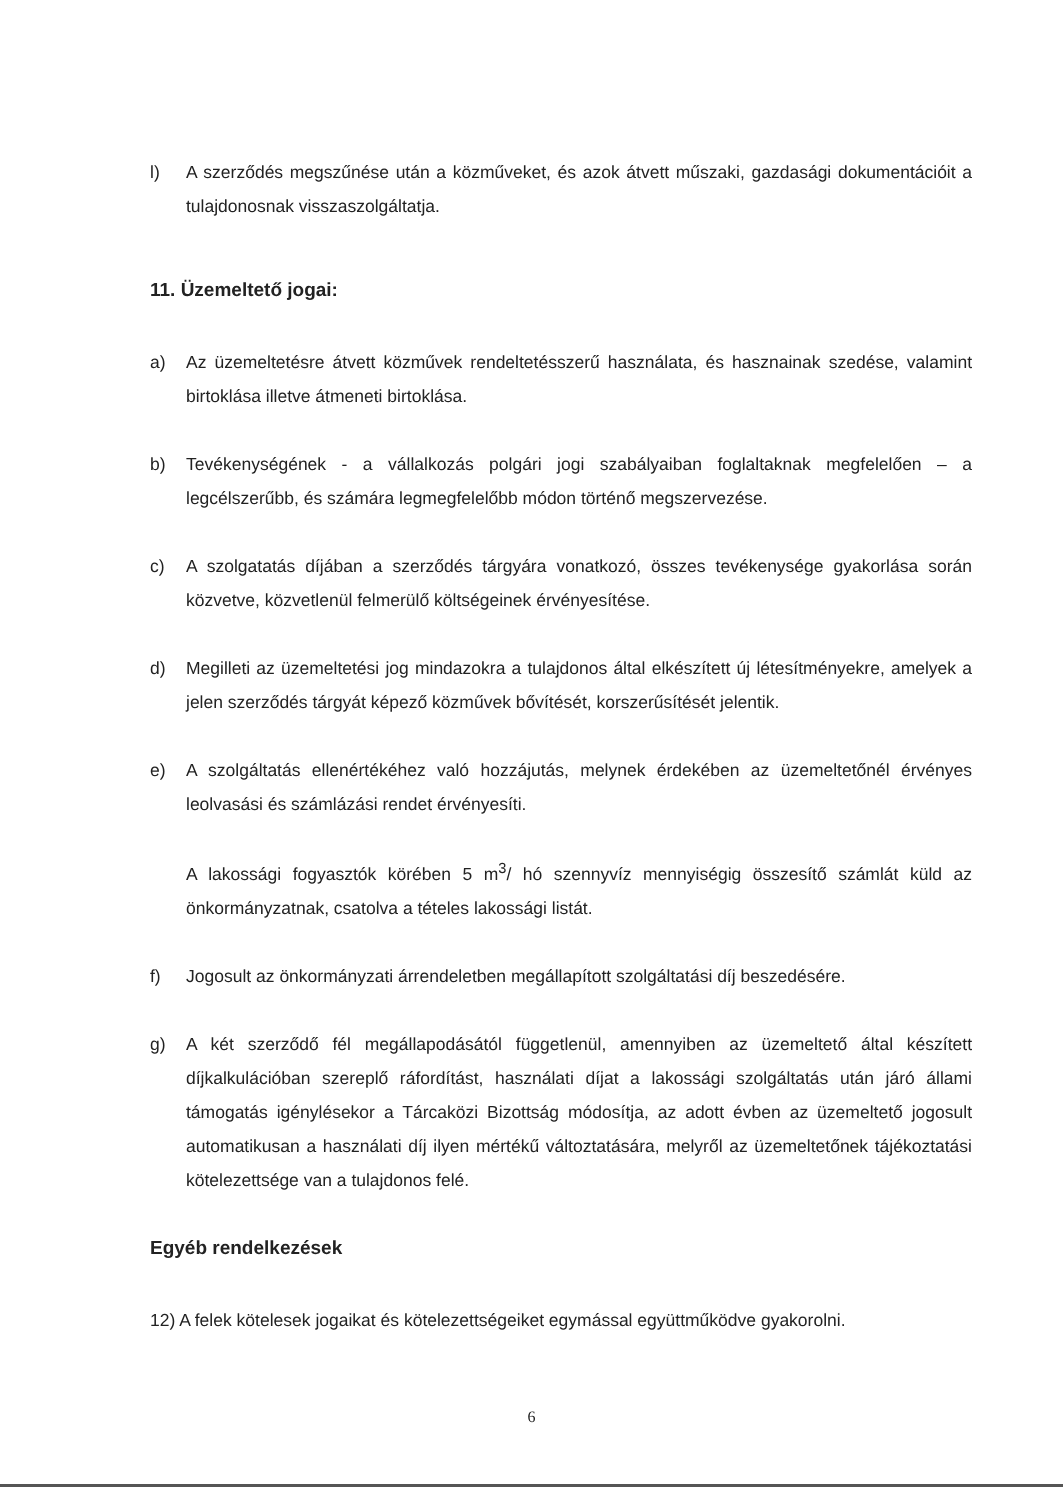l) A szerződés megszűnése után a közműveket, és azok átvett műszaki, gazdasági dokumentációit a tulajdonosnak visszaszolgáltatja.
11. Üzemeltető jogai:
a) Az üzemeltetésre átvett közművek rendeltetésszerű használata, és hasznainak szedése, valamint birtoklása illetve átmeneti birtoklása.
b) Tevékenységének - a vállalkozás polgári jogi szabályaiban foglaltaknak megfelelően – a legcélszerűbb, és számára legmegfelelőbb módon történő megszervezése.
c) A szolgatatás díjában a szerződés tárgyára vonatkozó, összes tevékenysége gyakorlása során közvetve, közvetlenül felmerülő költségeinek érvényesítése.
d) Megilleti az üzemeltetési jog mindazokra a tulajdonos által elkészített új létesítményekre, amelyek a jelen szerződés tárgyát képező közművek bővítését, korszerűsítését jelentik.
e) A szolgáltatás ellenértékéhez való hozzájutás, melynek érdekében az üzemeltetőnél érvényes leolvasási és számlázási rendet érvényesíti.
A lakossági fogyasztók körében 5 m<sup>3</sup>/ hó szennyvíz mennyiségig összesítő számlát küld az önkormányzatnak, csatolva a tételes lakossági listát.
f) Jogosult az önkormányzati árrendeletben megállapított szolgáltatási díj beszedésére.
g) A két szerződő fél megállapodásától függetlenül, amennyiben az üzemeltető által készített díjkalkulációban szereplő ráfordítást, használati díjat a lakossági szolgáltatás után járó állami támogatás igénylésekor a Tárcaközi Bizottság módosítja, az adott évben az üzemeltető jogosult automatikusan a használati díj ilyen mértékű változtatására, melyről az üzemeltetőnek tájékoztatási kötelezettsége van a tulajdonos felé.
Egyéb rendelkezések
12) A felek kötelesek jogaikat és kötelezettségeiket egymással együttműködve gyakorolni.
6